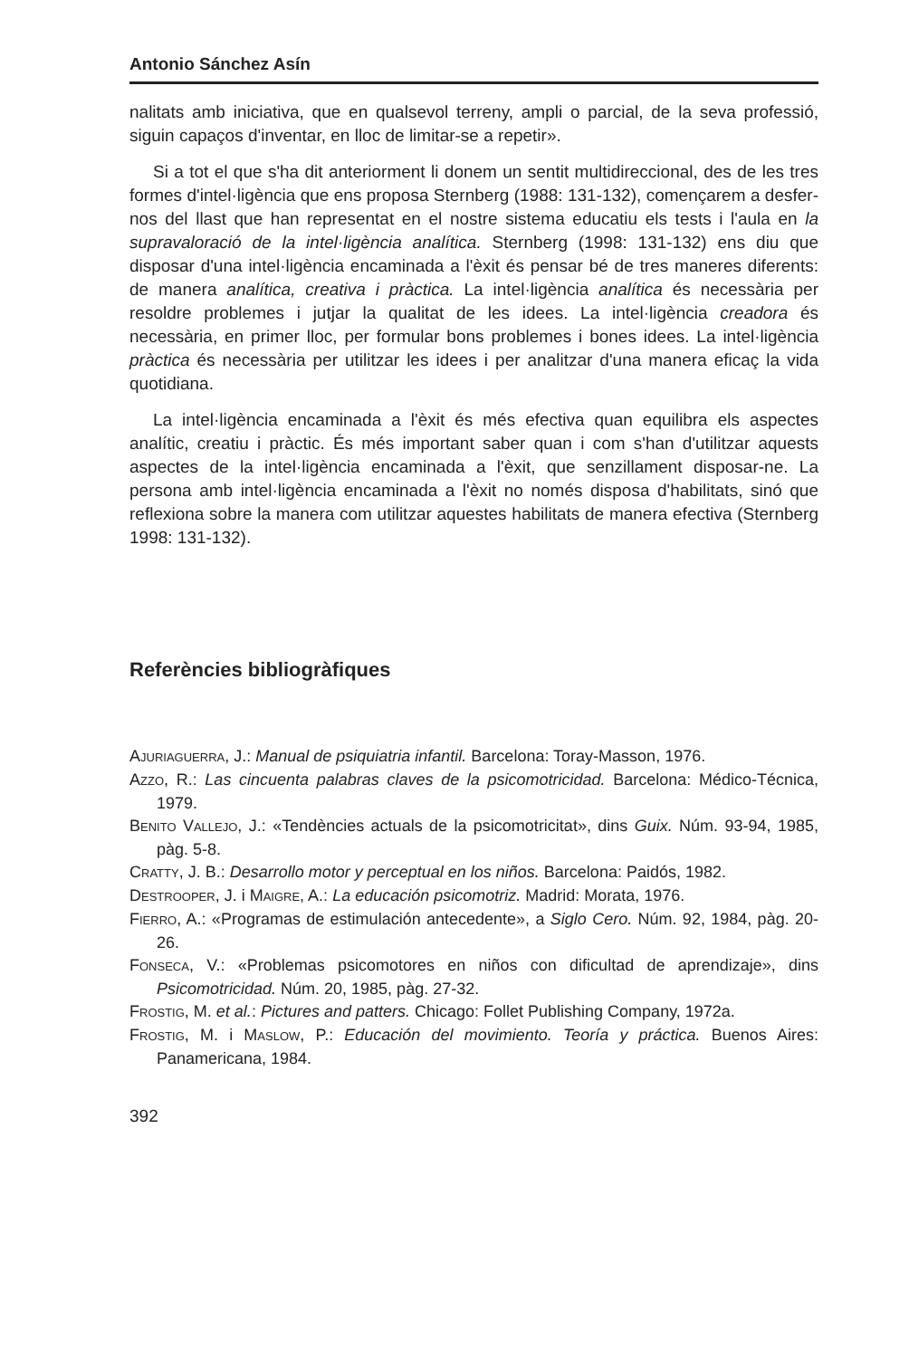Antonio Sánchez Asín
nalitats amb iniciativa, que en qualsevol terreny, ampli o parcial, de la seva professió, siguin capaços d'inventar, en lloc de limitar-se a repetir».
Si a tot el que s'ha dit anteriorment li donem un sentit multidireccional, des de les tres formes d'intel·ligència que ens proposa Sternberg (1988: 131-132), començarem a desfer-nos del llast que han representat en el nostre sistema educatiu els tests i l'aula en la supravaloració de la intel·ligència analítica. Sternberg (1998: 131-132) ens diu que disposar d'una intel·ligència encaminada a l'èxit és pensar bé de tres maneres diferents: de manera analítica, creativa i pràctica. La intel·ligència analítica és necessària per resoldre problemes i jutjar la qualitat de les idees. La intel·ligència creadora és necessària, en primer lloc, per formular bons problemes i bones idees. La intel·ligència pràctica és necessària per utilitzar les idees i per analitzar d'una manera eficaç la vida quotidiana.
La intel·ligència encaminada a l'èxit és més efectiva quan equilibra els aspectes analític, creatiu i pràctic. És més important saber quan i com s'han d'utilitzar aquests aspectes de la intel·ligència encaminada a l'èxit, que senzillament disposar-ne. La persona amb intel·ligència encaminada a l'èxit no només disposa d'habilitats, sinó que reflexiona sobre la manera com utilitzar aquestes habilitats de manera efectiva (Sternberg 1998: 131-132).
Referències bibliogràfiques
AJURIAGUERRA, J.: Manual de psiquiatria infantil. Barcelona: Toray-Masson, 1976.
AZZO, R.: Las cincuenta palabras claves de la psicomotricidad. Barcelona: Médico-Técnica, 1979.
BENITO VALLEJO, J.: «Tendències actuals de la psicomotricitat», dins Guix. Núm. 93-94, 1985, pàg. 5-8.
CRATTY, J. B.: Desarrollo motor y perceptual en los niños. Barcelona: Paidós, 1982.
DESTROOPER, J. i MAIGRE, A.: La educación psicomotriz. Madrid: Morata, 1976.
FIERRO, A.: «Programas de estimulación antecedente», a Siglo Cero. Núm. 92, 1984, pàg. 20-26.
FONSECA, V.: «Problemas psicomotores en niños con dificultad de aprendizaje», dins Psicomotricidad. Núm. 20, 1985, pàg. 27-32.
FROSTIG, M. et al.: Pictures and patters. Chicago: Follet Publishing Company, 1972a.
FROSTIG, M. i MASLOW, P.: Educación del movimiento. Teoría y práctica. Buenos Aires: Panamericana, 1984.
392